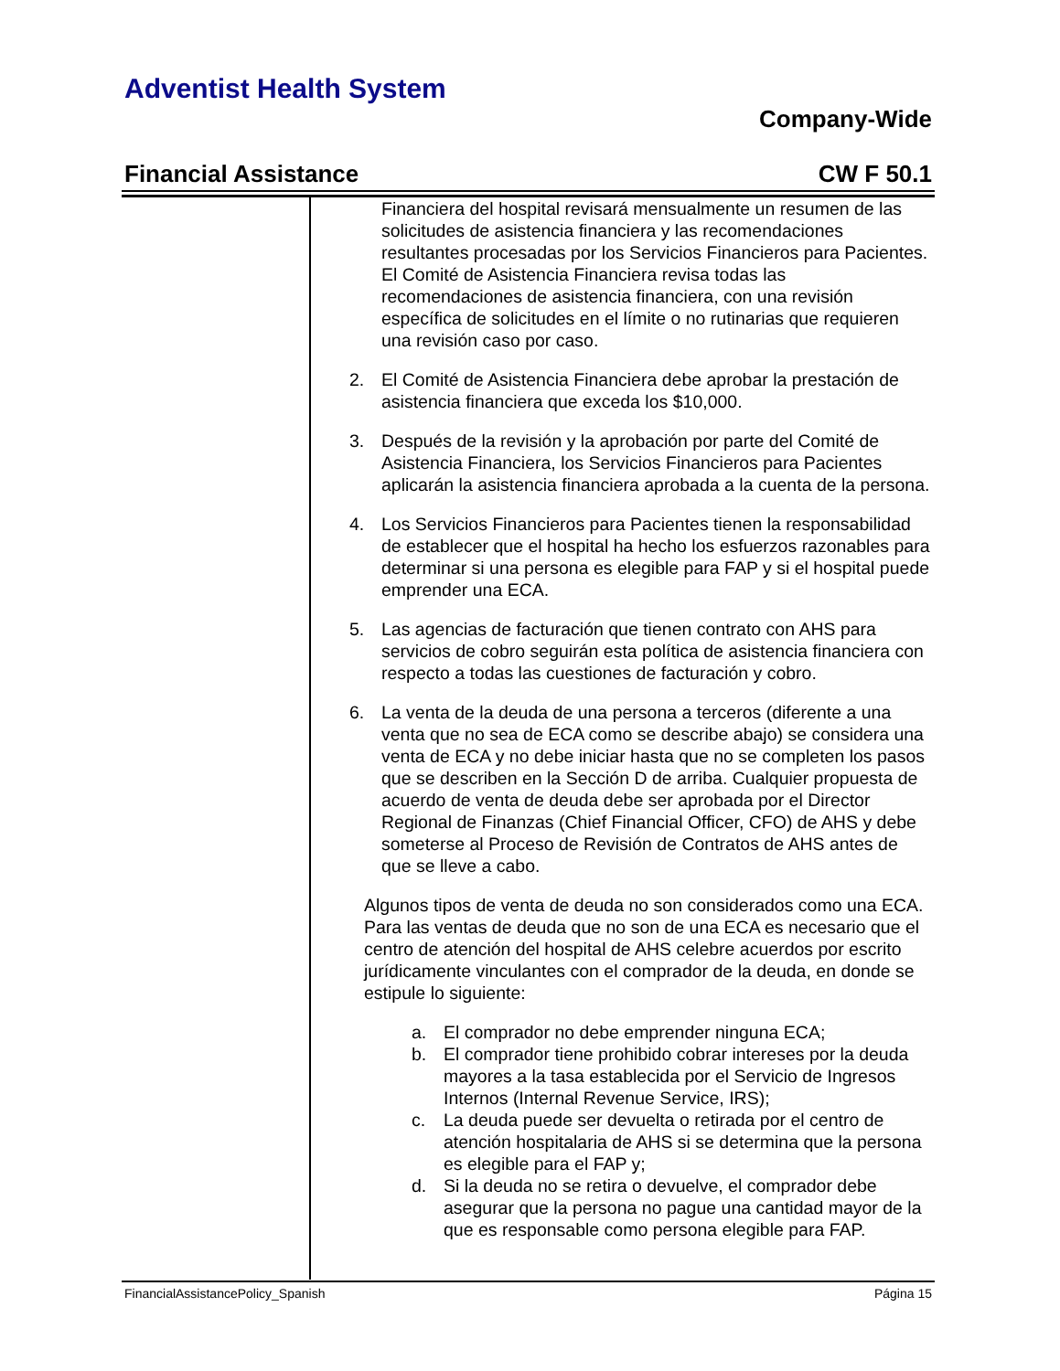Adventist Health System
Company-Wide
Financial Assistance CW F 50.1
Financiera del hospital revisará mensualmente un resumen de las solicitudes de asistencia financiera y las recomendaciones resultantes procesadas por los Servicios Financieros para Pacientes. El Comité de Asistencia Financiera revisa todas las recomendaciones de asistencia financiera, con una revisión específica de solicitudes en el límite o no rutinarias que requieren una revisión caso por caso.
2. El Comité de Asistencia Financiera debe aprobar la prestación de asistencia financiera que exceda los $10,000.
3. Después de la revisión y la aprobación por parte del Comité de Asistencia Financiera, los Servicios Financieros para Pacientes aplicarán la asistencia financiera aprobada a la cuenta de la persona.
4. Los Servicios Financieros para Pacientes tienen la responsabilidad de establecer que el hospital ha hecho los esfuerzos razonables para determinar si una persona es elegible para FAP y si el hospital puede emprender una ECA.
5. Las agencias de facturación que tienen contrato con AHS para servicios de cobro seguirán esta política de asistencia financiera con respecto a todas las cuestiones de facturación y cobro.
6. La venta de la deuda de una persona a terceros (diferente a una venta que no sea de ECA como se describe abajo) se considera una venta de ECA y no debe iniciar hasta que no se completen los pasos que se describen en la Sección D de arriba. Cualquier propuesta de acuerdo de venta de deuda debe ser aprobada por el Director Regional de Finanzas (Chief Financial Officer, CFO) de AHS y debe someterse al Proceso de Revisión de Contratos de AHS antes de que se lleve a cabo.
Algunos tipos de venta de deuda no son considerados como una ECA. Para las ventas de deuda que no son de una ECA es necesario que el centro de atención del hospital de AHS celebre acuerdos por escrito jurídicamente vinculantes con el comprador de la deuda, en donde se estipule lo siguiente:
a. El comprador no debe emprender ninguna ECA;
b. El comprador tiene prohibido cobrar intereses por la deuda mayores a la tasa establecida por el Servicio de Ingresos Internos (Internal Revenue Service, IRS);
c. La deuda puede ser devuelta o retirada por el centro de atención hospitalaria de AHS si se determina que la persona es elegible para el FAP y;
d. Si la deuda no se retira o devuelve, el comprador debe asegurar que la persona no pague una cantidad mayor de la que es responsable como persona elegible para FAP.
FinancialAssistancePolicy_Spanish Página 15